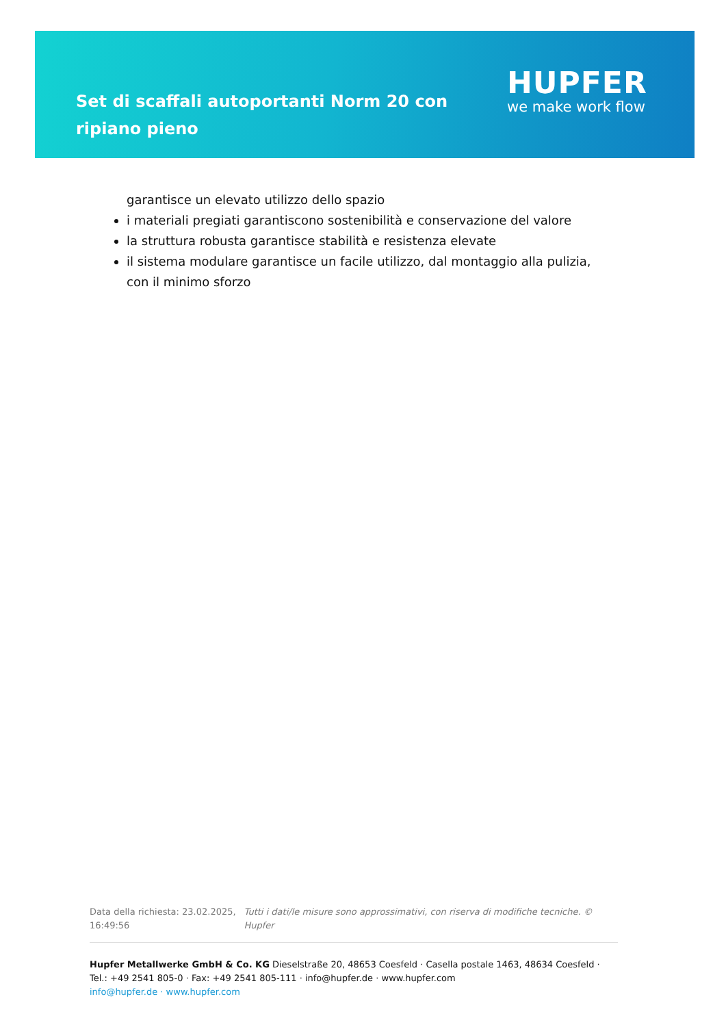Set di scaffali autoportanti Norm 20 con ripiano pieno
HUPFER
we make work flow
garantisce un elevato utilizzo dello spazio
i materiali pregiati garantiscono sostenibilità e conservazione del valore
la struttura robusta garantisce stabilità e resistenza elevate
il sistema modulare garantisce un facile utilizzo, dal montaggio alla pulizia, con il minimo sforzo
Data della richiesta: 23.02.2025, 16:49:56
Tutti i dati/le misure sono approssimativi, con riserva di modifiche tecniche. © Hupfer
Hupfer Metallwerke GmbH & Co. KG Dieselstraße 20, 48653 Coesfeld · Casella postale 1463, 48634 Coesfeld · Tel.: +49 2541 805-0 · Fax: +49 2541 805-111 · info@hupfer.de · www.hupfer.com
info@hupfer.de · www.hupfer.com